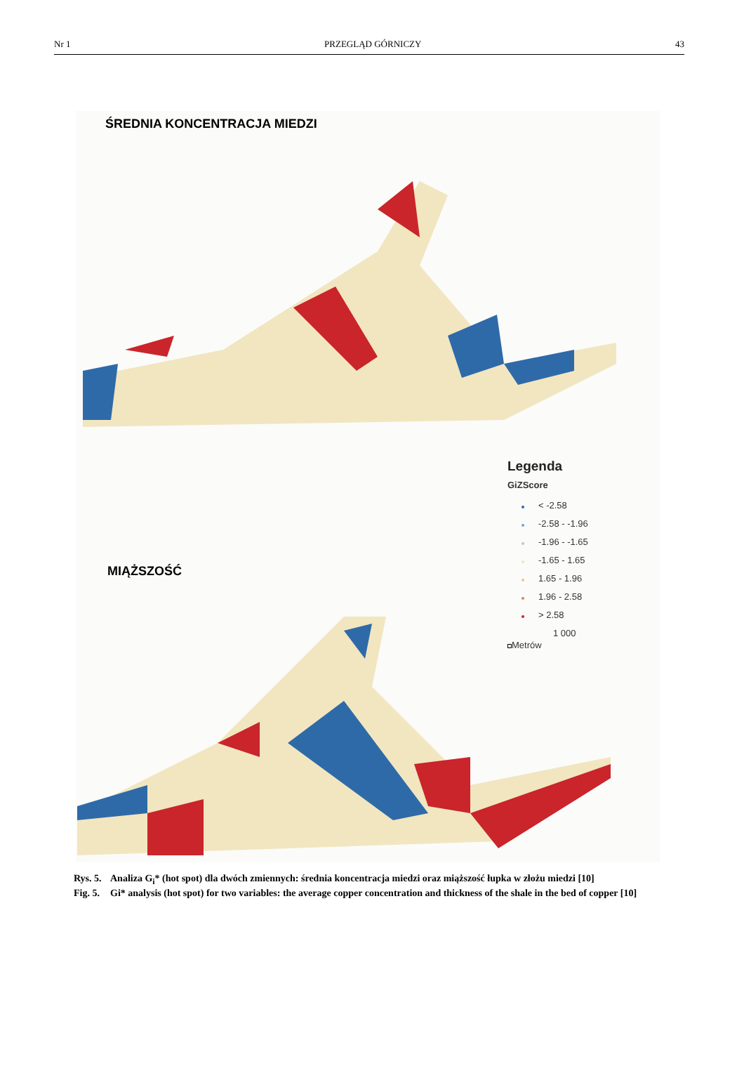Nr 1 PRZEGLĄD GÓRNICZY 43
ŚREDNIA KONCENTRACJA MIEDZI
Legenda
GiZScore
< -2.58
-2.58 - -1.96
-1.96 - -1.65
-1.65 - 1.65
1.65 - 1.96
1.96 - 2.58
> 2.58
1 000
Metrów
MIĄŻSZOŚĆ
Rys. 5. Analiza G<sub>i</sub>* (hot spot) dla dwóch zmiennych: średnia koncentracja miedzi oraz miąższość łupka w złożu miedzi [10]
Fig. 5. Gi* analysis (hot spot) for two variables: the average copper concentration and thickness of the shale in the bed of copper [10]